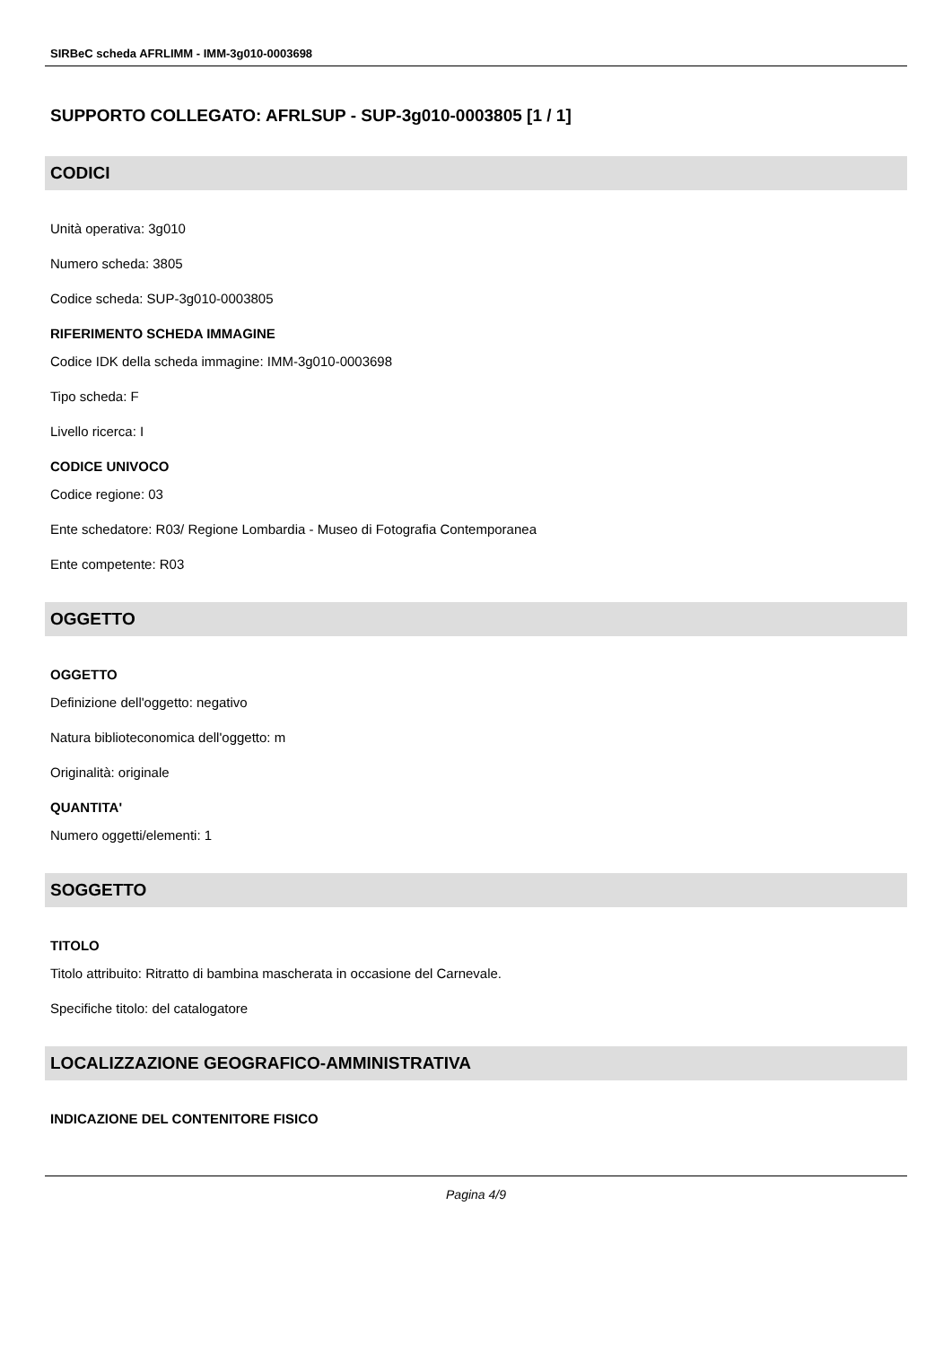SIRBeC scheda AFRLIMM - IMM-3g010-0003698
SUPPORTO COLLEGATO: AFRLSUP - SUP-3g010-0003805 [1 / 1]
CODICI
Unità operativa: 3g010
Numero scheda: 3805
Codice scheda: SUP-3g010-0003805
RIFERIMENTO SCHEDA IMMAGINE
Codice IDK della scheda immagine: IMM-3g010-0003698
Tipo scheda: F
Livello ricerca: I
CODICE UNIVOCO
Codice regione: 03
Ente schedatore: R03/ Regione Lombardia - Museo di Fotografia Contemporanea
Ente competente: R03
OGGETTO
OGGETTO
Definizione dell'oggetto: negativo
Natura biblioteconomica dell'oggetto: m
Originalità: originale
QUANTITA'
Numero oggetti/elementi: 1
SOGGETTO
TITOLO
Titolo attribuito: Ritratto di bambina mascherata in occasione del Carnevale.
Specifiche titolo: del catalogatore
LOCALIZZAZIONE GEOGRAFICO-AMMINISTRATIVA
INDICAZIONE DEL CONTENITORE FISICO
Pagina 4/9